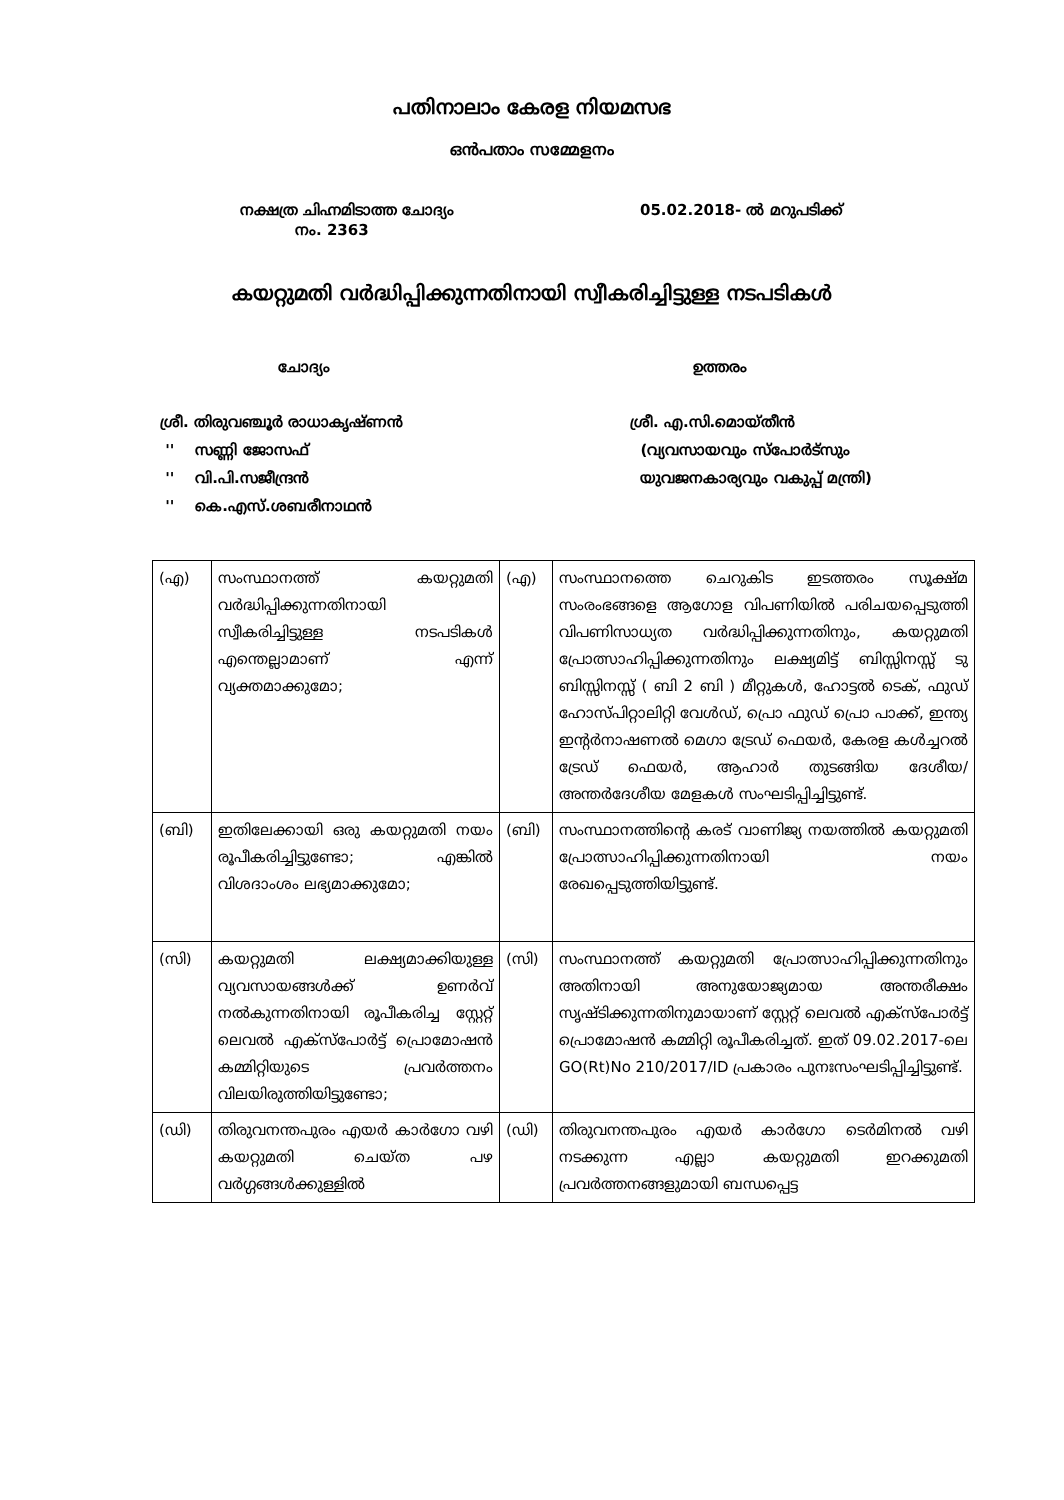പതിനാലാം കേരള നിയമസഭ
ഒൻപതാം സമ്മേളനം
നക്ഷത്ര ചിഹ്നമിടാത്ത ചോദ്യം
നം. 2363
05.02.2018- ൽ മറുപടിക്ക്
കയറ്റുമതി വർദ്ധിപ്പിക്കുന്നതിനായി സ്വീകരിച്ചിട്ടുള്ള നടപടികൾ
ചോദ്യം ഉത്തരം
ശ്രീ. തിരുവഞ്ചൂർ രാധാകൃഷ്ണൻ
'' സണ്ണി ജോസഫ്
'' വി.പി.സജീന്ദ്രൻ
'' കെ.എസ്.ശബരീനാഥൻ
ശ്രീ. എ.സി.മൊയ്തീൻ
(വ്യവസായവും സ്പോർട്സും
യുവജനകാര്യവും വകുപ്പ് മന്ത്രി)
| (എ) | സംസ്ഥാനത്ത് കയറ്റുമതി വർദ്ധിപ്പിക്കുന്നതിനായി സ്വീകരിച്ചിട്ടുള്ള നടപടികൾ എന്തെല്ലാമാണ് എന്ന് വ്യക്തമാക്കുമോ; | (എ) | സംസ്ഥാനത്തെ ചെറുകിട ഇടത്തരം സൂക്ഷ്മ സംരംഭങ്ങളെ ആഗോള വിപണിയിൽ പരിചയപ്പെടുത്തി വിപണിസാധ്യത വർദ്ധിപ്പിക്കുന്നതിനും, കയറ്റുമതി പ്രോത്സാഹിപ്പിക്കുന്നതിനും ലക്ഷ്യമിട്ട് ബിസ്സിനസ്സ് ടു ബിസ്സിനസ്സ് ( ബി 2 ബി ) മീറ്റുകൾ, ഹോട്ടൽ ടെക്, ഫുഡ് ഹോസ്പിറ്റാലിറ്റി വേൾഡ്, പ്രൊ ഫുഡ് പ്രൊ പാക്ക്, ഇന്ത്യ ഇന്റർനാഷണൽ മെഗാ ട്രേഡ് ഫെയർ, കേരള കൾച്ചറൽ ട്രേഡ് ഫെയർ, ആഹാർ തുടങ്ങിയ ദേശീയ/അന്തർദേശീയ മേളകൾ സംഘടിപ്പിച്ചിട്ടുണ്ട്. |
| (ബി) | ഇതിലേക്കായി ഒരു കയറ്റുമതി നയം രൂപീകരിച്ചിട്ടുണ്ടോ; എങ്കിൽ വിശദാംശം ലഭ്യമാക്കുമോ; | (ബി) | സംസ്ഥാനത്തിന്റെ കരട് വാണിജ്യ നയത്തിൽ കയറ്റുമതി പ്രോത്സാഹിപ്പിക്കുന്നതിനായി നയം രേഖപ്പെടുത്തിയിട്ടുണ്ട്. |
| (സി) | കയറ്റുമതി ലക്ഷ്യമാക്കിയുള്ള വ്യവസായങ്ങൾക്ക് ഉണർവ് നൽകുന്നതിനായി രൂപീകരിച്ച സ്റ്റേറ്റ് ലെവൽ എക്സ്പോർട്ട് പ്രൊമോഷൻ കമ്മിറ്റിയുടെ പ്രവർത്തനം വിലയിരുത്തിയിട്ടുണ്ടോ; | (സി) | സംസ്ഥാനത്ത് കയറ്റുമതി പ്രോത്സാഹിപ്പിക്കുന്നതിനും അതിനായി അനുയോജ്യമായ അന്തരീക്ഷം സൃഷ്ടിക്കുന്നതിനുമായാണ് സ്റ്റേറ്റ് ലെവൽ എക്സ്പോർട്ട് പ്രൊമോഷൻ കമ്മിറ്റി രൂപീകരിച്ചത്. ഇത് 09.02.2017-ലെ GO(Rt)No 210/2017/ID പ്രകാരം പുനഃസംഘടിപ്പിച്ചിട്ടുണ്ട്. |
| (ഡി) | തിരുവനന്തപുരം എയർ കാർഗോ വഴി കയറ്റുമതി ചെയ്ത പഴ വർഗ്ഗങ്ങൾക്കുള്ളിൽ | (ഡി) | തിരുവനന്തപുരം എയർ കാർഗോ ടെർമിനൽ വഴി നടക്കുന്ന എല്ലാ കയറ്റുമതി ഇറക്കുമതി പ്രവർത്തനങ്ങളുമായി ബന്ധപ്പെട്ട |